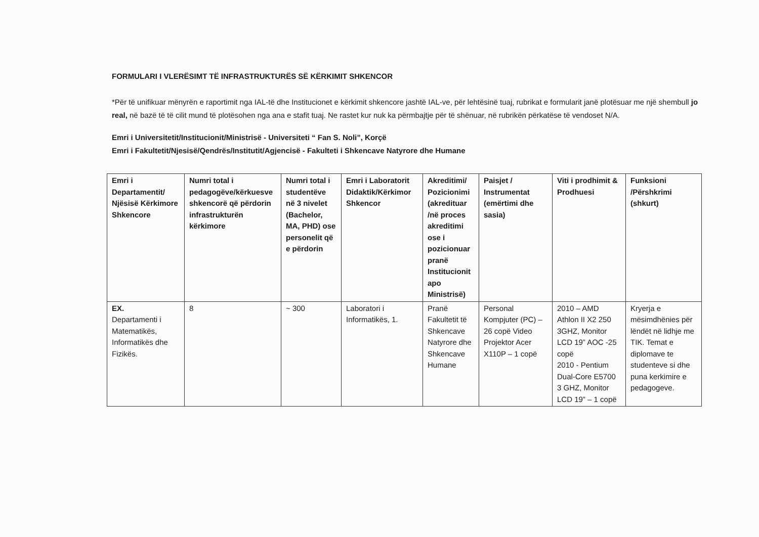FORMULARI I VLERËSIMT TË INFRASTRUKTURËS SË KËRKIMIT SHKENCOR
*Për të unifikuar mënyrën e raportimit nga IAL-të dhe Institucionet e kërkimit shkencore jashtë IAL-ve, për lehtësinë tuaj, rubrikat e formularit janë plotësuar me një shembull jo real, në bazë të të cilit mund të plotësohen nga ana e stafit tuaj. Ne rastet kur nuk ka përmbajtje për të shënuar, në rubrikën përkatëse të vendoset N/A.
Emri i Universitetit/Institucionit/Ministrisë - Universiteti “ Fan S. Noli”, Korçë
Emri i Fakultetit/Njesisë/Qendrës/Institutit/Agjencisë - Fakulteti i Shkencave Natyrore dhe Humane
| Emri i Departamentit/ Njësisë Kërkimore Shkencore | Numri total i pedagogëve/kërkuesve shkencorë që përdorin infrastrukturën kërkimore | Numri total i studentëve në 3 nivelet (Bachelor, MA, PHD) ose personelit që e përdorin | Emri i Laboratorit Didaktik/Kërkimor Shkencor | Akreditimi/ Pozicionimi (akredituar /në proces akreditimi ose i pozicionuar pranë Institucionit apo Ministrisë) | Paisjet / Instrumentat (emërtimi dhe sasia) | Viti i prodhimit & Prodhuesi | Funksioni /Përshkrimi (shkurt) |
| --- | --- | --- | --- | --- | --- | --- | --- |
| EX. Departamenti i Matematikës, Informatikës dhe Fizikës. | 8 | ~ 300 | Laboratori i Informatikës, 1. | Pranë Fakultetit të Shkencave Natyrore dhe Shkencave Humane | Personal Kompjuter (PC) – 26 copë Video Projektor Acer X110P – 1 copë | 2010 – AMD Athlon II X2 250 3GHZ, Monitor LCD 19” AOC -25 copë 2010 - Pentium Dual-Core E5700 3 GHZ, Monitor LCD 19” – 1 copë | Kryerja e mësimdhënies për lëndët në lidhje me TIK. Temat e diplomave te studenteve si dhe puna kerkimire e pedagogeve. |